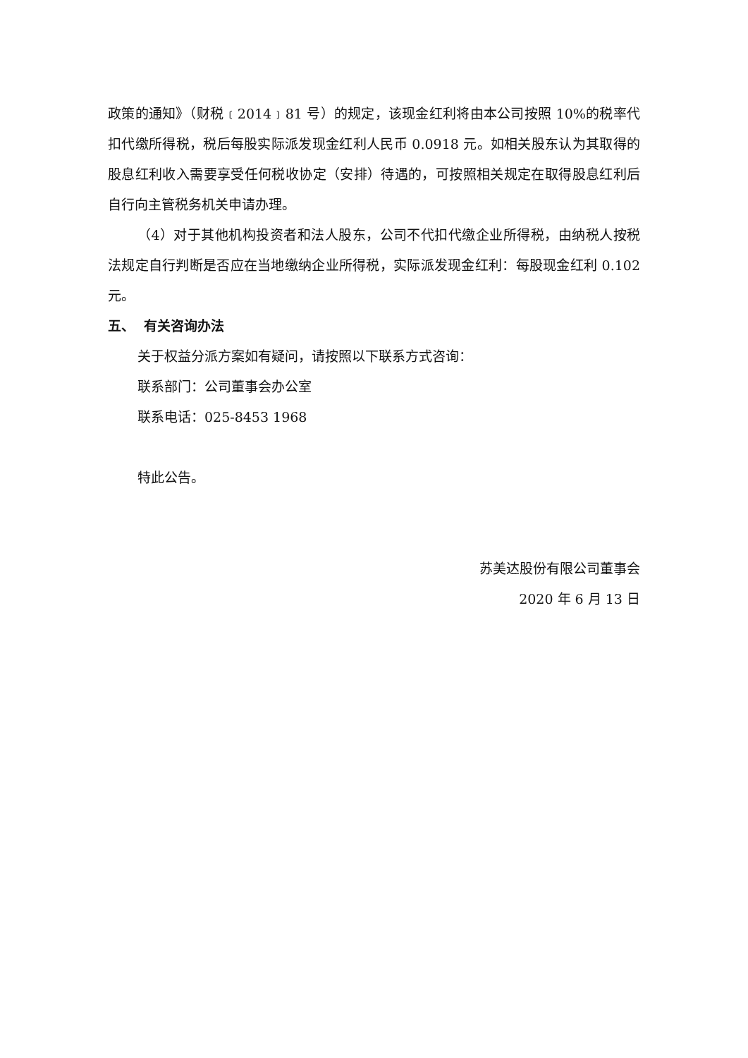政策的通知》（财税﹝2014﹞81 号）的规定，该现金红利将由本公司按照 10%的税率代扣代缴所得税，税后每股实际派发现金红利人民币 0.0918 元。如相关股东认为其取得的股息红利收入需要享受任何税收协定（安排）待遇的，可按照相关规定在取得股息红利后自行向主管税务机关申请办理。
（4）对于其他机构投资者和法人股东，公司不代扣代缴企业所得税，由纳税人按税法规定自行判断是否应在当地缴纳企业所得税，实际派发现金红利：每股现金红利 0.102 元。
五、 有关咨询办法
关于权益分派方案如有疑问，请按照以下联系方式咨询：
联系部门：公司董事会办公室
联系电话：025-8453 1968
特此公告。
苏美达股份有限公司董事会
2020 年 6 月 13 日